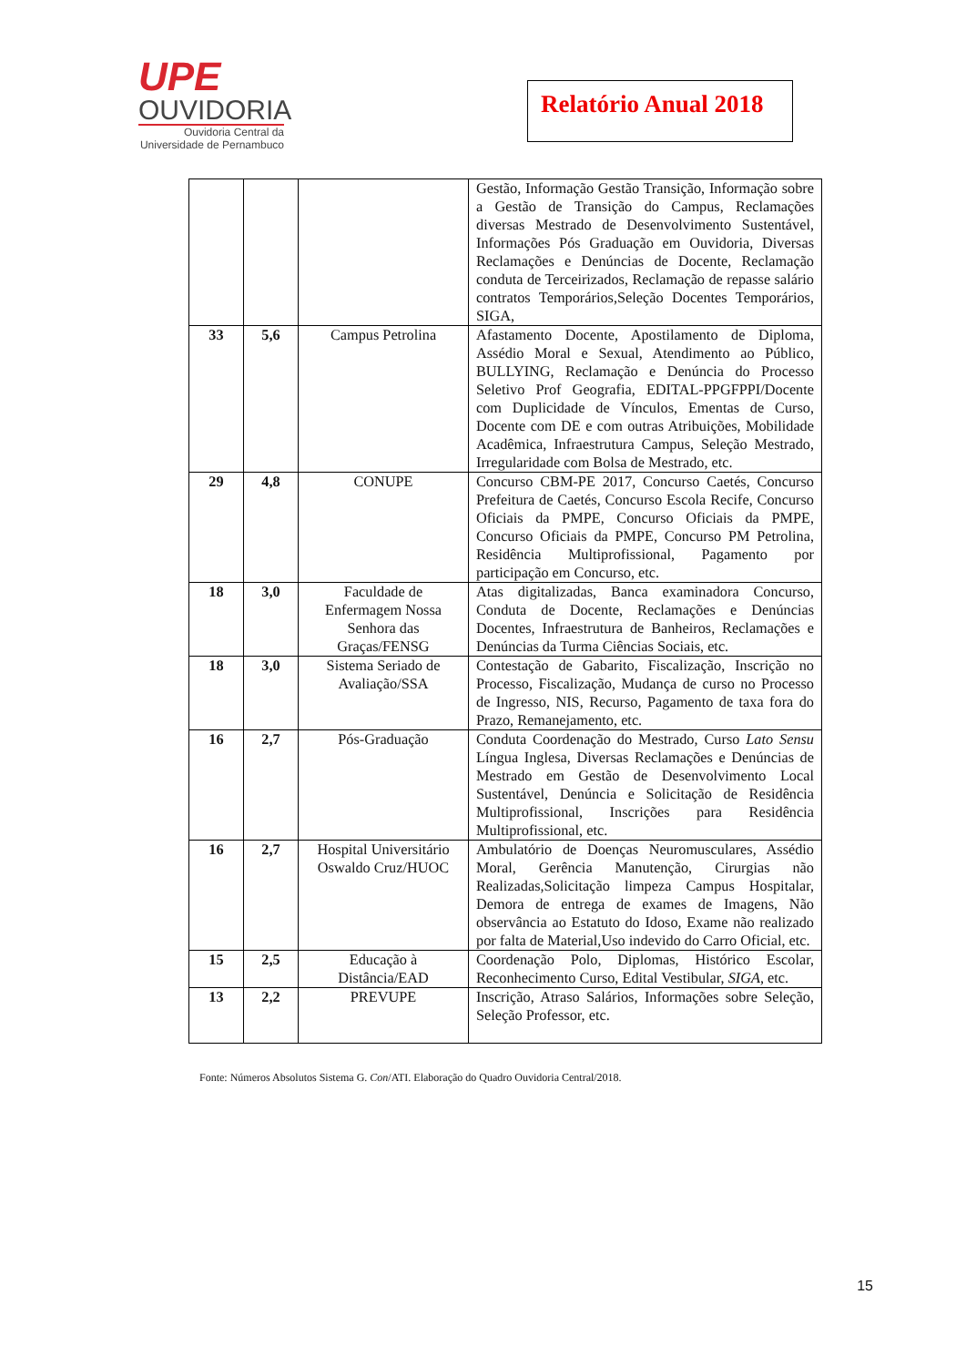UPE
OUVIDORIA
Ouvidoria Central da
Universidade de Pernambuco
Relatório Anual 2018
| | | | Gestão, Informação Gestão Transição, Informação sobre a Gestão de Transição do Campus, Reclamações diversas Mestrado de Desenvolvimento Sustentável, Informações Pós Graduação em Ouvidoria, Diversas Reclamações e Denúncias de Docente, Reclamação conduta de Terceirizados, Reclamação de repasse salário contratos Temporários,Seleção Docentes Temporários, SIGA, |
| 33 | 5,6 | Campus Petrolina | Afastamento Docente, Apostilamento de Diploma, Assédio Moral e Sexual, Atendimento ao Público, BULLYING, Reclamação e Denúncia do Processo Seletivo Prof Geografia, EDITAL-PPGFPPI/Docente com Duplicidade de Vínculos, Ementas de Curso, Docente com DE e com outras Atribuições, Mobilidade Acadêmica, Infraestrutura Campus, Seleção Mestrado, Irregularidade com Bolsa de Mestrado, etc. |
| 29 | 4,8 | CONUPE | Concurso CBM-PE 2017, Concurso Caetés, Concurso Prefeitura de Caetés, Concurso Escola Recife, Concurso Oficiais da PMPE, Concurso Oficiais da PMPE, Concurso Oficiais da PMPE, Concurso PM Petrolina, Residência Multiprofissional, Pagamento por participação em Concurso, etc. |
| 18 | 3,0 | Faculdade de Enfermagem Nossa Senhora das Graças/FENSG | Atas digitalizadas, Banca examinadora Concurso, Conduta de Docente, Reclamações e Denúncias Docentes, Infraestrutura de Banheiros, Reclamações e Denúncias da Turma Ciências Sociais, etc. |
| 18 | 3,0 | Sistema Seriado de Avaliação/SSA | Contestação de Gabarito, Fiscalização, Inscrição no Processo, Fiscalização, Mudança de curso no Processo de Ingresso, NIS, Recurso, Pagamento de taxa fora do Prazo, Remanejamento, etc. |
| 16 | 2,7 | Pós-Graduação | Conduta Coordenação do Mestrado, Curso Lato Sensu Língua Inglesa, Diversas Reclamações e Denúncias de Mestrado em Gestão de Desenvolvimento Local Sustentável, Denúncia e Solicitação de Residência Multiprofissional, Inscrições para Residência Multiprofissional, etc. |
| 16 | 2,7 | Hospital Universitário Oswaldo Cruz/HUOC | Ambulatório de Doenças Neuromusculares, Assédio Moral, Gerência Manutenção, Cirurgias não Realizadas,Solicitação limpeza Campus Hospitalar, Demora de entrega de exames de Imagens, Não observância ao Estatuto do Idoso, Exame não realizado por falta de Material,Uso indevido do Carro Oficial, etc. |
| 15 | 2,5 | Educação à Distância/EAD | Coordenação Polo, Diplomas, Histórico Escolar, Reconhecimento Curso, Edital Vestibular, SIGA, etc. |
| 13 | 2,2 | PREVUPE | Inscrição, Atraso Salários, Informações sobre Seleção, Seleção Professor, etc. |
Fonte: Números Absolutos Sistema G. Con/ATI. Elaboração do Quadro Ouvidoria Central/2018.
15